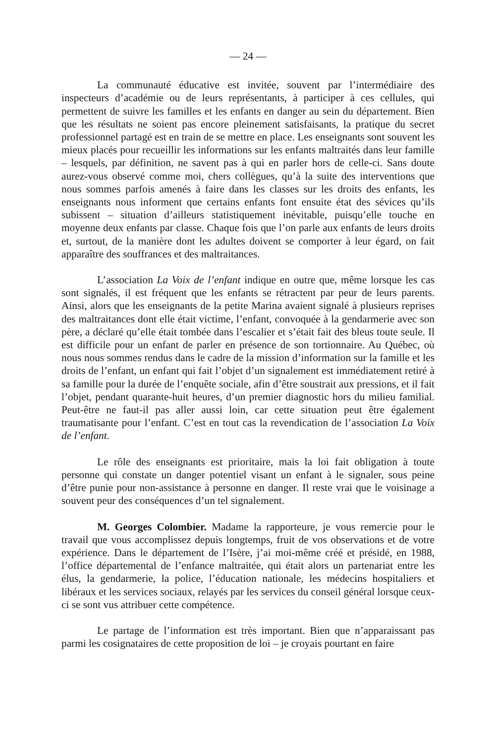— 24 —
La communauté éducative est invitée, souvent par l’intermédiaire des inspecteurs d’académie ou de leurs représentants, à participer à ces cellules, qui permettent de suivre les familles et les enfants en danger au sein du département. Bien que les résultats ne soient pas encore pleinement satisfaisants, la pratique du secret professionnel partagé est en train de se mettre en place. Les enseignants sont souvent les mieux placés pour recueillir les informations sur les enfants maltraités dans leur famille – lesquels, par définition, ne savent pas à qui en parler hors de celle-ci. Sans doute aurez-vous observé comme moi, chers collègues, qu’à la suite des interventions que nous sommes parfois amenés à faire dans les classes sur les droits des enfants, les enseignants nous informent que certains enfants font ensuite état des sévices qu’ils subissent – situation d’ailleurs statistiquement inévitable, puisqu’elle touche en moyenne deux enfants par classe. Chaque fois que l’on parle aux enfants de leurs droits et, surtout, de la manière dont les adultes doivent se comporter à leur égard, on fait apparaître des souffrances et des maltraitances.
L’association La Voix de l’enfant indique en outre que, même lorsque les cas sont signalés, il est fréquent que les enfants se rétractent par peur de leurs parents. Ainsi, alors que les enseignants de la petite Marina avaient signalé à plusieurs reprises des maltraitances dont elle était victime, l’enfant, convoquée à la gendarmerie avec son père, a déclaré qu’elle était tombée dans l’escalier et s’était fait des bleus toute seule. Il est difficile pour un enfant de parler en présence de son tortionnaire. Au Québec, où nous nous sommes rendus dans le cadre de la mission d’information sur la famille et les droits de l’enfant, un enfant qui fait l’objet d’un signalement est immédiatement retiré à sa famille pour la durée de l’enquête sociale, afin d’être soustrait aux pressions, et il fait l’objet, pendant quarante-huit heures, d’un premier diagnostic hors du milieu familial. Peut-être ne faut-il pas aller aussi loin, car cette situation peut être également traumatisante pour l’enfant. C’est en tout cas la revendication de l’association La Voix de l’enfant.
Le rôle des enseignants est prioritaire, mais la loi fait obligation à toute personne qui constate un danger potentiel visant un enfant à le signaler, sous peine d’être punie pour non-assistance à personne en danger. Il reste vrai que le voisinage a souvent peur des conséquences d’un tel signalement.
M. Georges Colombier. Madame la rapporteure, je vous remercie pour le travail que vous accomplissez depuis longtemps, fruit de vos observations et de votre expérience. Dans le département de l’Isère, j’ai moi-même créé et présidé, en 1988, l’office départemental de l’enfance maltraitée, qui était alors un partenariat entre les élus, la gendarmerie, la police, l’éducation nationale, les médecins hospitaliers et libéraux et les services sociaux, relayés par les services du conseil général lorsque ceux-ci se sont vus attribuer cette compétence.
Le partage de l’information est très important. Bien que n’apparaissant pas parmi les cosignataires de cette proposition de loi – je croyais pourtant en faire